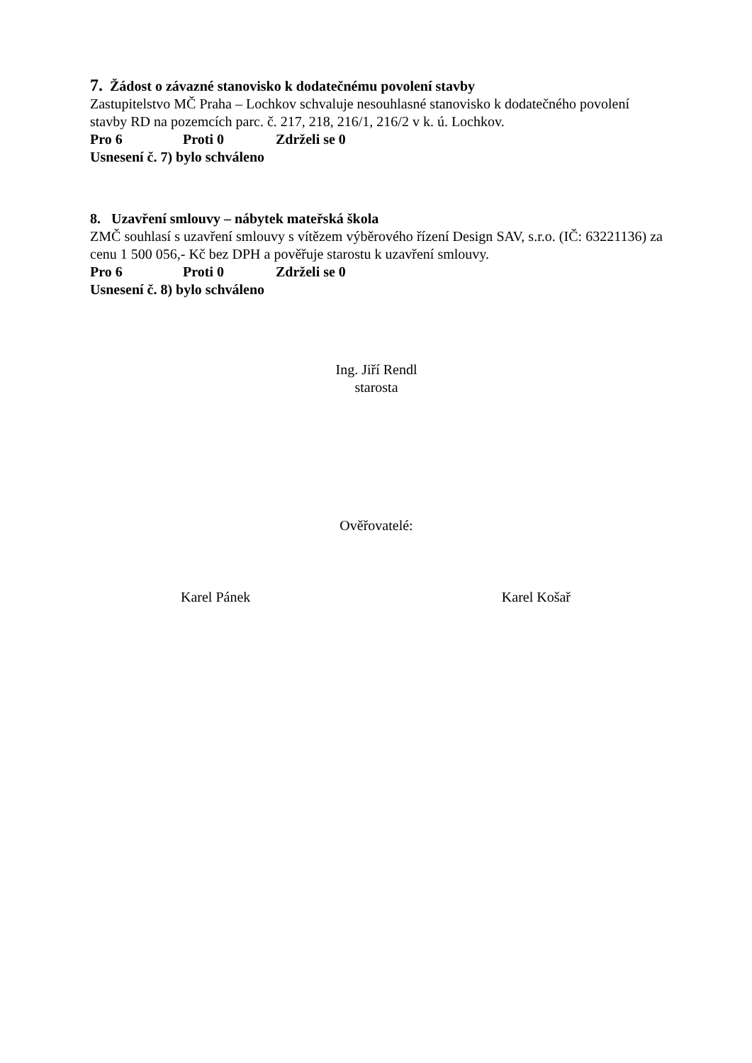7. Žádost o závazné stanovisko k dodatečnému povolení stavby
Zastupitelstvo MČ Praha – Lochkov schvaluje nesouhlasné stanovisko k dodatečného povolení stavby RD na pozemcích parc. č. 217, 218, 216/1, 216/2 v k. ú. Lochkov.
Pro 6 Proti 0 Zdrželi se 0
Usnesení č. 7) bylo schváleno
8. Uzavření smlouvy – nábytek mateřská škola
ZMČ souhlasí s uzavření smlouvy s vítězem výběrového řízení Design SAV, s.r.o. (IČ: 63221136) za cenu 1 500 056,- Kč bez DPH a pověřuje starostu k uzavření smlouvy.
Pro 6 Proti 0 Zdrželi se 0
Usnesení č. 8) bylo schváleno
Ing. Jiří Rendl
starosta
Ověřovatelé:
Karel Pánek Karel Košař